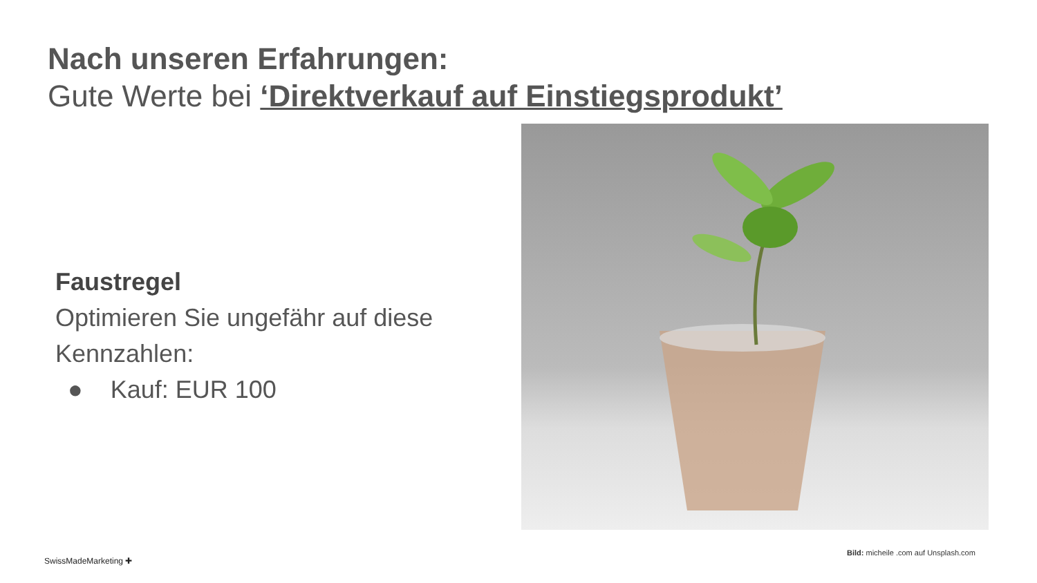Nach unseren Erfahrungen:
Gute Werte bei ‘Direktverkauf auf Einstiegsprodukt’
Faustregel
Optimieren Sie ungefähr auf diese Kennzahlen:
● Kauf: EUR 100
Bild: micheile .com auf Unsplash.com
SwissMadeMarketing ✚